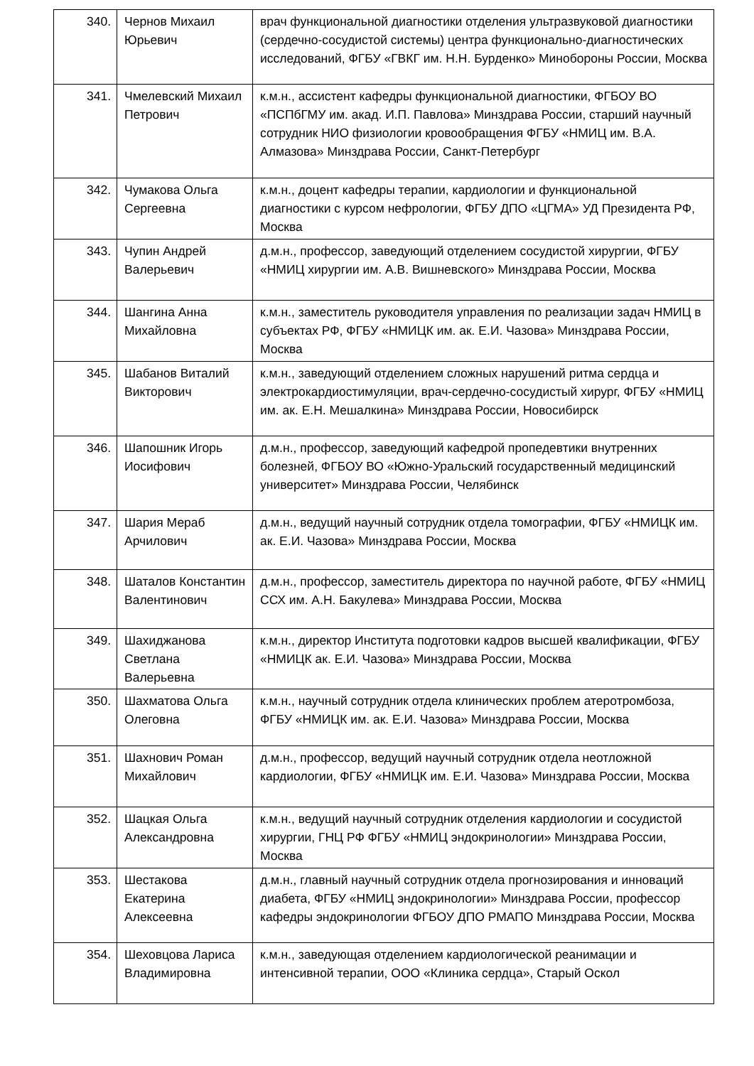| 340. | Чернов Михаил Юрьевич | врач функциональной диагностики отделения ультразвуковой диагностики (сердечно-сосудистой системы) центра функционально-диагностических исследований, ФГБУ «ГВКГ им. Н.Н. Бурденко» Минобороны России, Москва |
| 341. | Чмелевский Михаил Петрович | к.м.н., ассистент кафедры функциональной диагностики, ФГБОУ ВО «ПСПбГМУ им. акад. И.П. Павлова» Минздрава России, старший научный сотрудник НИО физиологии кровообращения ФГБУ «НМИЦ им. В.А. Алмазова» Минздрава России, Санкт-Петербург |
| 342. | Чумакова Ольга Сергеевна | к.м.н., доцент кафедры терапии, кардиологии и функциональной диагностики с курсом нефрологии, ФГБУ ДПО «ЦГМА» УД Президента РФ, Москва |
| 343. | Чупин Андрей Валерьевич | д.м.н., профессор, заведующий отделением сосудистой хирургии, ФГБУ «НМИЦ хирургии им. А.В. Вишневского» Минздрава России, Москва |
| 344. | Шангина Анна Михайловна | к.м.н., заместитель руководителя управления по реализации задач НМИЦ в субъектах РФ, ФГБУ «НМИЦК им. ак. Е.И. Чазова» Минздрава России, Москва |
| 345. | Шабанов Виталий Викторович | к.м.н., заведующий отделением сложных нарушений ритма сердца и электрокардиостимуляции, врач-сердечно-сосудистый хирург, ФГБУ «НМИЦ им. ак. Е.Н. Мешалкина» Минздрава России, Новосибирск |
| 346. | Шапошник Игорь Иосифович | д.м.н., профессор, заведующий кафедрой пропедевтики внутренних болезней, ФГБОУ ВО «Южно-Уральский государственный медицинский университет» Минздрава России, Челябинск |
| 347. | Шария Мераб Арчилович | д.м.н., ведущий научный сотрудник отдела томографии, ФГБУ «НМИЦК им. ак. Е.И. Чазова» Минздрава России, Москва |
| 348. | Шаталов Константин Валентинович | д.м.н., профессор, заместитель директора по научной работе, ФГБУ «НМИЦ ССХ им. А.Н. Бакулева» Минздрава России, Москва |
| 349. | Шахиджанова Светлана Валерьевна | к.м.н., директор Института подготовки кадров высшей квалификации, ФГБУ «НМИЦК ак. Е.И. Чазова» Минздрава России, Москва |
| 350. | Шахматова Ольга Олеговна | к.м.н., научный сотрудник отдела клинических проблем атеротромбоза, ФГБУ «НМИЦК им. ак. Е.И. Чазова» Минздрава России, Москва |
| 351. | Шахнович Роман Михайлович | д.м.н., профессор, ведущий научный сотрудник отдела неотложной кардиологии, ФГБУ «НМИЦК им. Е.И. Чазова» Минздрава России, Москва |
| 352. | Шацкая Ольга Александровна | к.м.н., ведущий научный сотрудник отделения кардиологии и сосудистой хирургии, ГНЦ РФ ФГБУ «НМИЦ эндокринологии» Минздрава России, Москва |
| 353. | Шестакова Екатерина Алексеевна | д.м.н., главный научный сотрудник отдела прогнозирования и инноваций диабета, ФГБУ «НМИЦ эндокринологии» Минздрава России, профессор кафедры эндокринологии ФГБОУ ДПО РМАПО Минздрава России, Москва |
| 354. | Шеховцова Лариса Владимировна | к.м.н., заведующая отделением кардиологической реанимации и интенсивной терапии, ООО «Клиника сердца», Старый Оскол |